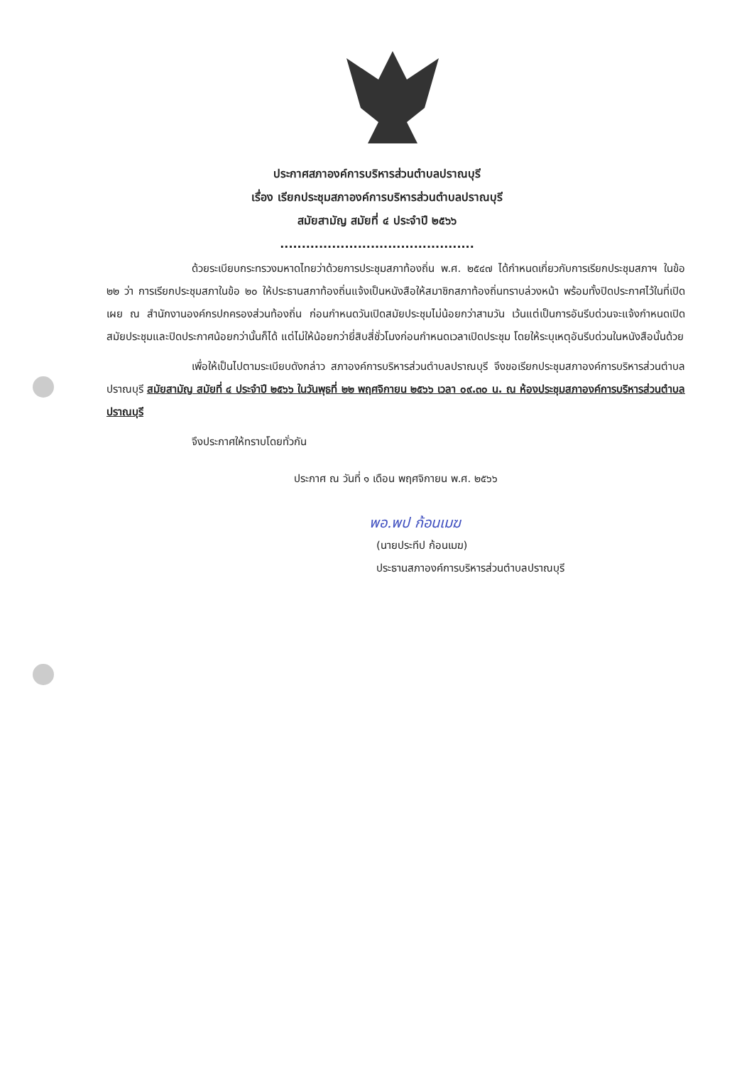ประกาศสภาองค์การบริหารส่วนตำบลปราณบุรี
เรื่อง เรียกประชุมสภาองค์การบริหารส่วนตำบลปราณบุรี
สมัยสามัญ สมัยที่ ๔ ประจำปี ๒๕๖๖
.............................................
ด้วยระเบียบกระทรวงมหาดไทยว่าด้วยการประชุมสภาท้องถิ่น พ.ศ. ๒๕๔๗ ได้กำหนดเกี่ยวกับการเรียกประชุมสภาฯ ในข้อ ๒๒ ว่า การเรียกประชุมสภาในข้อ ๒๐ ให้ประธานสภาท้องถิ่นแจ้งเป็นหนังสือให้สมาชิกสภาท้องถิ่นทราบล่วงหน้า พร้อมทั้งปิดประกาศไว้ในที่เปิดเผย ณ สำนักงานองค์กรปกครองส่วนท้องถิ่น ก่อนกำหนดวันเปิดสมัยประชุมไม่น้อยกว่าสามวัน เว้นแต่เป็นการอันรีบด่วนจะแจ้งกำหนดเปิดสมัยประชุมและปิดประกาศน้อยกว่านั้นก็ได้ แต่ไม่ให้น้อยกว่ายี่สิบสี่ชั่วโมงก่อนกำหนดเวลาเปิดประชุม โดยให้ระบุเหตุอันรีบด่วนในหนังสือนั้นด้วย
เพื่อให้เป็นไปตามระเบียบดังกล่าว สภาองค์การบริหารส่วนตำบลปราณบุรี จึงขอเรียกประชุมสภาองค์การบริหารส่วนตำบลปราณบุรี สมัยสามัญ สมัยที่ ๔ ประจำปี ๒๕๖๖ ในวันพุธที่ ๒๒ พฤศจิกายน ๒๕๖๖ เวลา ๐๙.๓๐ น. ณ ห้องประชุมสภาองค์การบริหารส่วนตำบลปราณบุรี
จึงประกาศให้ทราบโดยทั่วกัน
ประกาศ ณ วันที่ ๑ เดือน พฤศจิกายน พ.ศ. ๒๕๖๖
พอ.พป ก้อนเมฆ
(นายประทีป ก้อนเมฆ)
ประธานสภาองค์การบริหารส่วนตำบลปราณบุรี